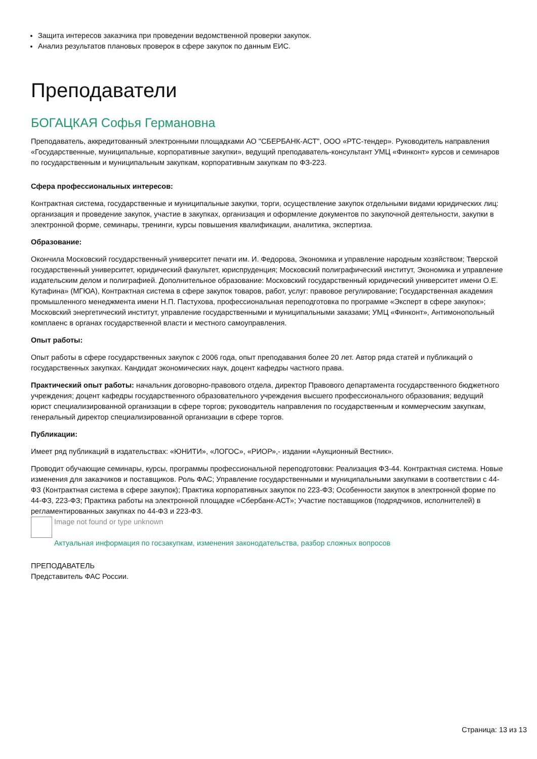Защита интересов заказчика при проведении ведомственной проверки закупок.
Анализ результатов плановых проверок в сфере закупок по данным ЕИС.
Преподаватели
БОГАЦКАЯ Софья Германовна
Преподаватель, аккредитованный электронными площадками АО "СБЕРБАНК-АСТ", ООО «РТС-тендер». Руководитель направления «Государственные, муниципальные, корпоративные закупки», ведущий преподаватель-консультант УМЦ «Финконт» курсов и семинаров по государственным и муниципальным закупкам, корпоративным закупкам по ФЗ-223.
Сфера профессиональных интересов:
Контрактная система, государственные и муниципальные закупки, торги, осуществление закупок отдельными видами юридических лиц: организация и проведение закупок, участие в закупках, организация и оформление документов по закупочной деятельности, закупки в электронной форме, семинары, тренинги, курсы повышения квалификации, аналитика, экспертиза.
Образование:
Окончила Московский государственный университет печати им. И. Федорова, Экономика и управление народным хозяйством; Тверской государственный университет, юридический факультет, юриспруденция; Московский полиграфический институт, Экономика и управление издательским делом и полиграфией. Дополнительное образование: Московский государственный юридический университет имени О.Е. Кутафина» (МГЮА), Контрактная система в сфере закупок товаров, работ, услуг: правовое регулирование; Государственная академия промышленного менеджмента имени Н.П. Пастухова, профессиональная переподготовка по программе «Эксперт в сфере закупок»; Московский энергетический институт, управление государственными и муниципальными заказами; УМЦ «Финконт», Антимонопольный комплаенс в органах государственной власти и местного самоуправления.
Опыт работы:
Опыт работы в сфере государственных закупок с 2006 года, опыт преподавания более 20 лет. Автор ряда статей и публикаций о государственных закупках. Кандидат экономических наук, доцент кафедры частного права.
Практический опыт работы: начальник договорно-правового отдела, директор Правового департамента государственного бюджетного учреждения; доцент кафедры государственного образовательного учреждения высшего профессионального образования; ведущий юрист специализированной организации в сфере торгов; руководитель направления по государственным и коммерческим закупкам, генеральный директор специализированной организации в сфере торгов.
Публикации:
Имеет ряд публикаций в издательствах: «ЮНИТИ», «ЛОГОС», «РИОР»,- издании «Аукционный Вестник».
Проводит обучающие семинары, курсы, программы профессиональной переподготовки: Реализация ФЗ-44. Контрактная система. Новые изменения для заказчиков и поставщиков. Роль ФАС; Управление государственными и муниципальными закупками в соответствии с 44-ФЗ (Контрактная система в сфере закупок); Практика корпоративных закупок по 223-ФЗ; Особенности закупок в электронной форме по 44-ФЗ, 223-ФЗ; Практика работы на электронной площадке «Сбербанк-АСТ»; Участие поставщиков (подрядчиков, исполнителей) в регламентированных закупках по 44-ФЗ и 223-ФЗ.
Image not found or type unknown
Актуальная информация по госзакупкам, изменения законодательства, разбор сложных вопросов
ПРЕПОДАВАТЕЛЬ
Представитель ФАС России.
Страница: 13 из 13